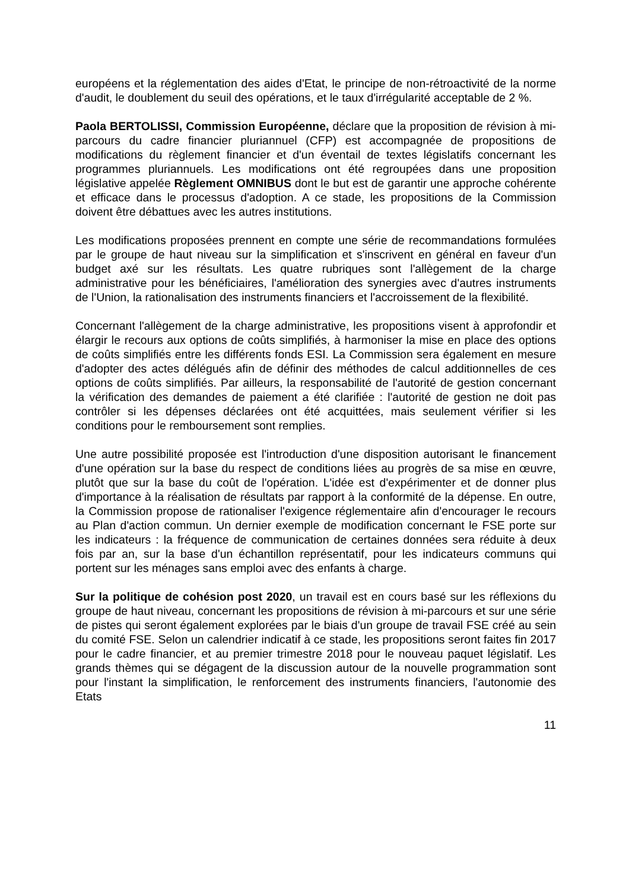européens et la réglementation des aides d'Etat, le principe de non-rétroactivité de la norme d'audit, le doublement du seuil des opérations, et le taux d'irrégularité acceptable de 2 %.
Paola BERTOLISSI, Commission Européenne, déclare que la proposition de révision à mi-parcours du cadre financier pluriannuel (CFP) est accompagnée de propositions de modifications du règlement financier et d'un éventail de textes législatifs concernant les programmes pluriannuels. Les modifications ont été regroupées dans une proposition législative appelée Règlement OMNIBUS dont le but est de garantir une approche cohérente et efficace dans le processus d'adoption. A ce stade, les propositions de la Commission doivent être débattues avec les autres institutions.
Les modifications proposées prennent en compte une série de recommandations formulées par le groupe de haut niveau sur la simplification et s'inscrivent en général en faveur d'un budget axé sur les résultats. Les quatre rubriques sont l'allègement de la charge administrative pour les bénéficiaires, l'amélioration des synergies avec d'autres instruments de l'Union, la rationalisation des instruments financiers et l'accroissement de la flexibilité.
Concernant l'allègement de la charge administrative, les propositions visent à approfondir et élargir le recours aux options de coûts simplifiés, à harmoniser la mise en place des options de coûts simplifiés entre les différents fonds ESI. La Commission sera également en mesure d'adopter des actes délégués afin de définir des méthodes de calcul additionnelles de ces options de coûts simplifiés. Par ailleurs, la responsabilité de l'autorité de gestion concernant la vérification des demandes de paiement a été clarifiée : l'autorité de gestion ne doit pas contrôler si les dépenses déclarées ont été acquittées, mais seulement vérifier si les conditions pour le remboursement sont remplies.
Une autre possibilité proposée est l'introduction d'une disposition autorisant le financement d'une opération sur la base du respect de conditions liées au progrès de sa mise en œuvre, plutôt que sur la base du coût de l'opération. L'idée est d'expérimenter et de donner plus d'importance à la réalisation de résultats par rapport à la conformité de la dépense. En outre, la Commission propose de rationaliser l'exigence réglementaire afin d'encourager le recours au Plan d'action commun. Un dernier exemple de modification concernant le FSE porte sur les indicateurs : la fréquence de communication de certaines données sera réduite à deux fois par an, sur la base d'un échantillon représentatif, pour les indicateurs communs qui portent sur les ménages sans emploi avec des enfants à charge.
Sur la politique de cohésion post 2020, un travail est en cours basé sur les réflexions du groupe de haut niveau, concernant les propositions de révision à mi-parcours et sur une série de pistes qui seront également explorées par le biais d'un groupe de travail FSE créé au sein du comité FSE. Selon un calendrier indicatif à ce stade, les propositions seront faites fin 2017 pour le cadre financier, et au premier trimestre 2018 pour le nouveau paquet législatif. Les grands thèmes qui se dégagent de la discussion autour de la nouvelle programmation sont pour l'instant la simplification, le renforcement des instruments financiers, l'autonomie des Etats
11